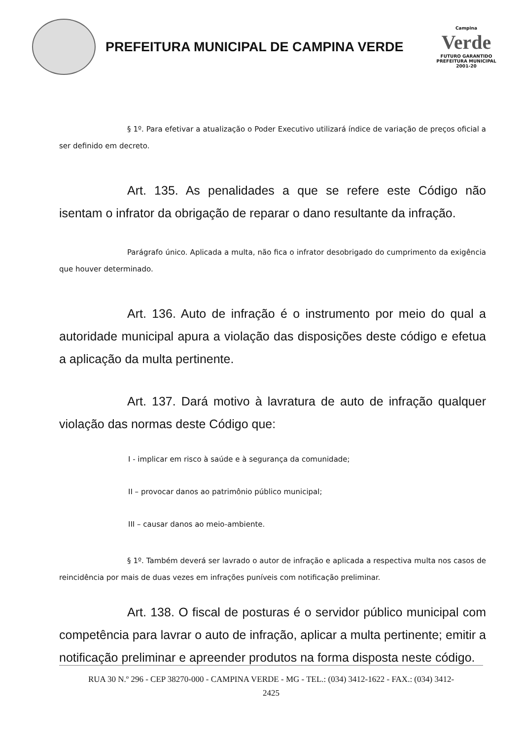PREFEITURA MUNICIPAL DE CAMPINA VERDE
Campina
Verde
FUTURO GARANTIDO
PREFEITURA MUNICIPAL 2001-20
§ 1º. Para efetivar a atualização o Poder Executivo utilizará índice de variação de preços oficial a ser definido em decreto.
Art. 135. As penalidades a que se refere este Código não isentam o infrator da obrigação de reparar o dano resultante da infração.
Parágrafo único. Aplicada a multa, não fica o infrator desobrigado do cumprimento da exigência que houver determinado.
Art. 136. Auto de infração é o instrumento por meio do qual a autoridade municipal apura a violação das disposições deste código e efetua a aplicação da multa pertinente.
Art. 137. Dará motivo à lavratura de auto de infração qualquer violação das normas deste Código que:
I - implicar em risco à saúde e à segurança da comunidade;
II – provocar danos ao patrimônio público municipal;
III – causar danos ao meio-ambiente.
§ 1º. Também deverá ser lavrado o autor de infração e aplicada a respectiva multa nos casos de reincidência por mais de duas vezes em infrações puníveis com notificação preliminar.
Art. 138. O fiscal de posturas é o servidor público municipal com competência para lavrar o auto de infração, aplicar a multa pertinente; emitir a notificação preliminar e apreender produtos na forma disposta neste código.
RUA 30 N.º 296 - CEP 38270-000 - CAMPINA VERDE - MG - TEL.: (034) 3412-1622 - FAX.: (034) 3412-
2425